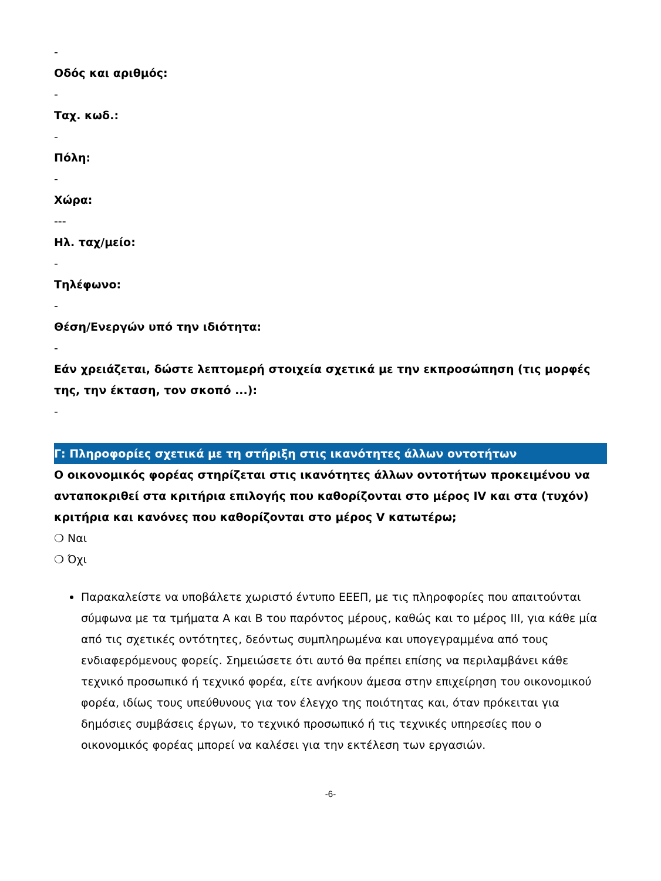-
Οδός και αριθμός:
-
Ταχ. κωδ.:
-
Πόλη:
-
Χώρα:
---
Ηλ. ταχ/μείο:
-
Τηλέφωνο:
-
Θέση/Ενεργών υπό την ιδιότητα:
-
Εάν χρειάζεται, δώστε λεπτομερή στοιχεία σχετικά με την εκπροσώπηση (τις μορφές της, την έκταση, τον σκοπό ...):
-
Γ: Πληροφορίες σχετικά με τη στήριξη στις ικανότητες άλλων οντοτήτων
Ο οικονομικός φορέας στηρίζεται στις ικανότητες άλλων οντοτήτων προκειμένου να ανταποκριθεί στα κριτήρια επιλογής που καθορίζονται στο μέρος IV και στα (τυχόν) κριτήρια και κανόνες που καθορίζονται στο μέρος V κατωτέρω;
❍ Ναι
❍ Όχι
Παρακαλείστε να υποβάλετε χωριστό έντυπο ΕΕΕΠ, με τις πληροφορίες που απαιτούνται σύμφωνα με τα τμήματα Α και Β του παρόντος μέρους, καθώς και το μέρος ΙΙΙ, για κάθε μία από τις σχετικές οντότητες, δεόντως συμπληρωμένα και υπογεγραμμένα από τους ενδιαφερόμενους φορείς. Σημειώσετε ότι αυτό θα πρέπει επίσης να περιλαμβάνει κάθε τεχνικό προσωπικό ή τεχνικό φορέα, είτε ανήκουν άμεσα στην επιχείρηση του οικονομικού φορέα, ιδίως τους υπεύθυνους για τον έλεγχο της ποιότητας και, όταν πρόκειται για δημόσιες συμβάσεις έργων, το τεχνικό προσωπικό ή τις τεχνικές υπηρεσίες που ο οικονομικός φορέας μπορεί να καλέσει για την εκτέλεση των εργασιών.
-6-